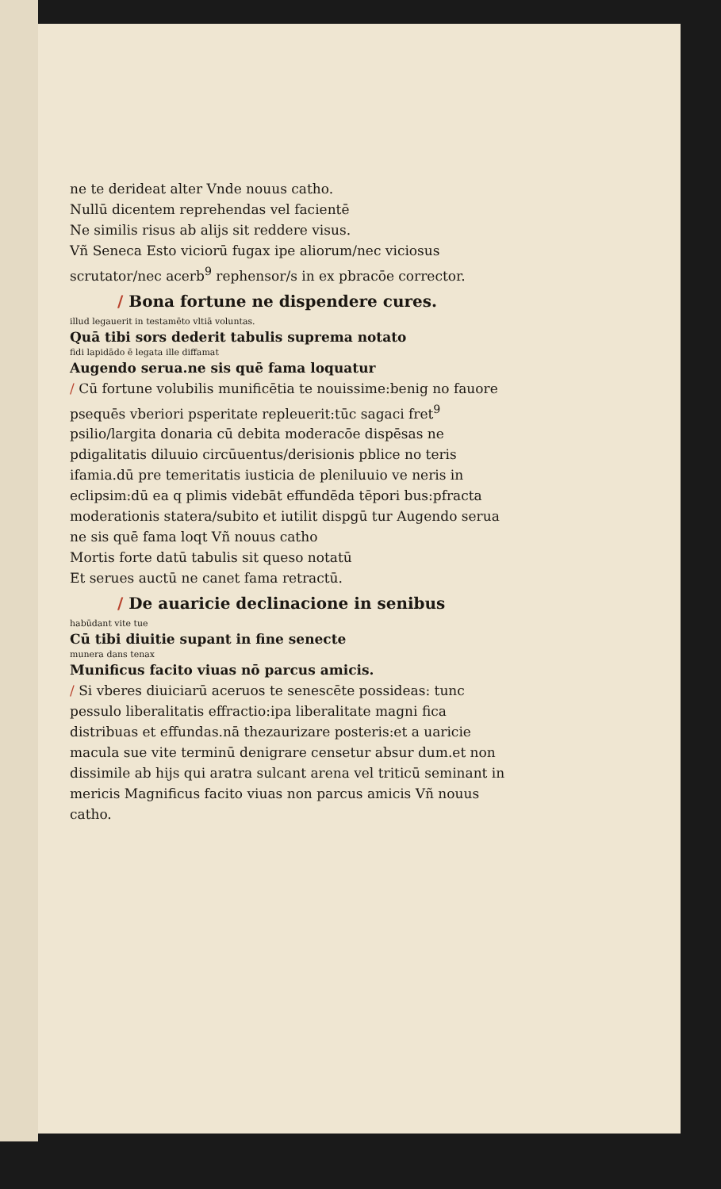ne te derideat alter Vnde nouus catho.
Nullū dicentem reprehendas vel facientē
Ne similis risus ab alijs sit reddere visus.
Vñ Seneca Esto viciorū fugax ipe aliorum/nec viciosus scrutator/nec acerb<sup>9</sup> rephensor/s in ex pbracōe corrector.
/ Bona fortune ne dispendere cures.
illud legauerit in testamēto vltiā voluntas.
Quā tibi sors dederit tabulis suprema notato
fidi lapidādo ē legata ille diffamat
Augendo serua.ne sis quē fama loquatur
/ Cū fortune volubilis munificētia te nouissime:benig no fauore psequēs vberiori psperitate repleuerit:tūc sagaci fret<sup>9</sup> psilio/largita donaria cū debita moderacōe dispēsas ne pdigalitatis diluuio circūuentus/derisionis pblice no teris ifamia.dū pre temeritatis iusticia de pleniluuio ve neris in eclipsim:dū ea q plimis videbāt effundēda tēpori bus:pfracta moderationis statera/subito et iutilit dispgū tur Augendo serua ne sis quē fama loqt Vñ nouus catho
Mortis forte datū tabulis sit queso notatū
Et serues auctū ne canet fama retractū.
/ De auaricie declinacione in senibus
habūdant vite tue
Cū tibi diuitie supant in fine senecte
munera dans tenax
Munificus facito viuas nō parcus amicis.
/ Si vberes diuiciarū aceruos te senescēte possideas: tunc pessulo liberalitatis effractio:ipa liberalitate magni fica distribuas et effundas.nā thezaurizare posteris:et a uaricie macula sue vite terminū denigrare censetur absur dum.et non dissimile ab hijs qui aratra sulcant arena vel triticū seminant in mericis Magnificus facito viuas non parcus amicis Vñ nouus catho.